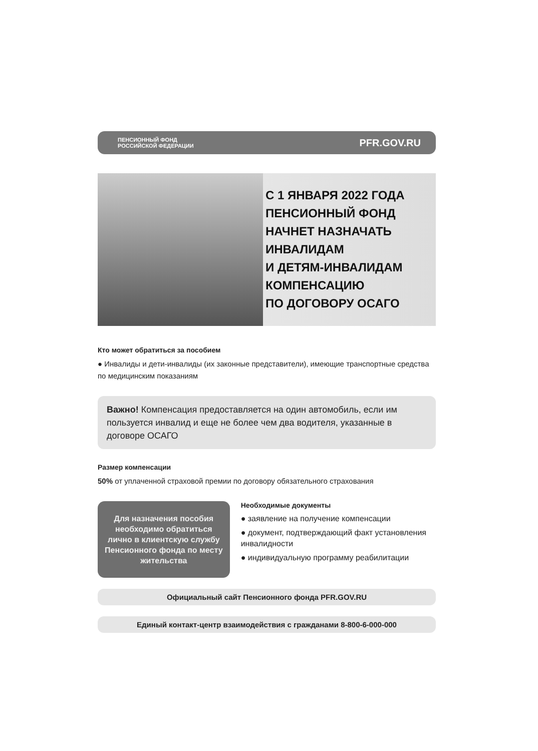ПЕНСИОННЫЙ ФОНД
РОССИЙСКОЙ ФЕДЕРАЦИИ
PFR.GOV.RU
С 1 ЯНВАРЯ 2022 ГОДА
ПЕНСИОННЫЙ ФОНД
НАЧНЕТ НАЗНАЧАТЬ
ИНВАЛИДАМ
И ДЕТЯМ-ИНВАЛИДАМ
КОМПЕНСАЦИЮ
ПО ДОГОВОРУ ОСАГО
Кто может обратиться за пособием
● Инвалиды и дети-инвалиды (их законные представители), имеющие транспортные средства по медицинским показаниям
Важно! Компенсация предоставляется на один автомобиль, если им пользуется инвалид и еще не более чем два водителя, указанные в договоре ОСАГО
Размер компенсации
50% от уплаченной страховой премии по договору обязательного страхования
Для назначения пособия необходимо обратиться лично в клиентскую службу Пенсионного фонда по месту жительства
Необходимые документы
● заявление на получение компенсации
● документ, подтверждающий факт установления инвалидности
● индивидуальную программу реабилитации
Официальный сайт Пенсионного фонда PFR.GOV.RU
Единый контакт-центр взаимодействия с гражданами 8-800-6-000-000